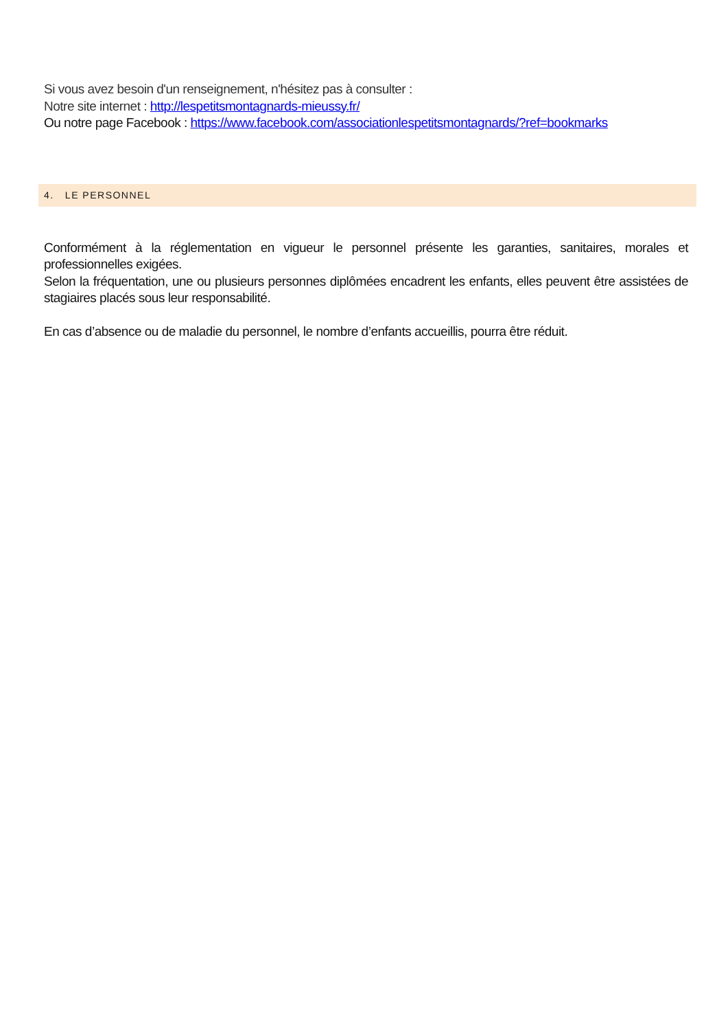Si vous avez besoin d'un renseignement, n'hésitez pas à consulter :
Notre site internet : http://lespetitsmontagnards-mieussy.fr/
Ou notre page Facebook : https://www.facebook.com/associationlespetitsmontagnards/?ref=bookmarks
4. LE PERSONNEL
Conformément à la réglementation en vigueur le personnel présente les garanties, sanitaires, morales et professionnelles exigées.
Selon la fréquentation, une ou plusieurs personnes diplômées encadrent les enfants, elles peuvent être assistées de stagiaires placés sous leur responsabilité.
En cas d’absence ou de maladie du personnel, le nombre d’enfants accueillis, pourra être réduit.